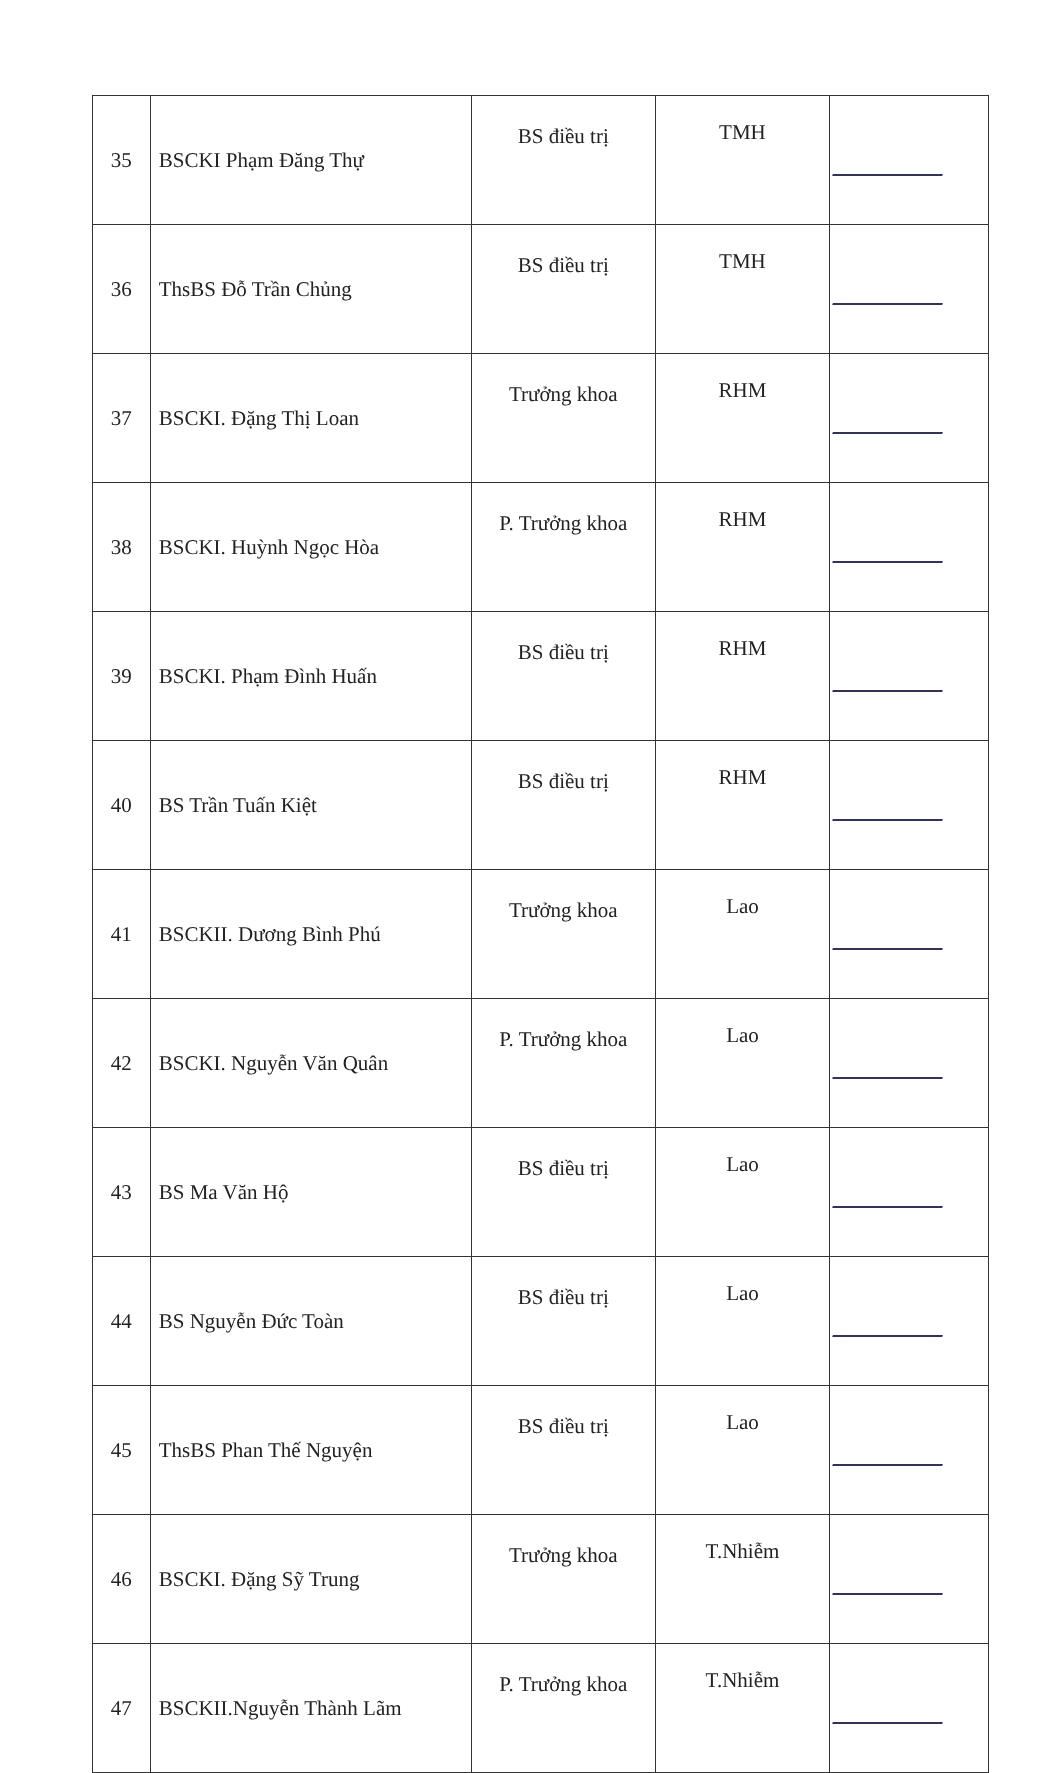| 35 | BSCKI Phạm Đăng Thự | BS điều trị | TMH | |
| 36 | ThsBS Đỗ Trần Chủng | BS điều trị | TMH | |
| 37 | BSCKI. Đặng Thị Loan | Trưởng khoa | RHM | |
| 38 | BSCKI. Huỳnh Ngọc Hòa | P. Trưởng khoa | RHM | |
| 39 | BSCKI. Phạm Đình Huấn | BS điều trị | RHM | |
| 40 | BS Trần Tuấn Kiệt | BS điều trị | RHM | |
| 41 | BSCKII. Dương Bình Phú | Trưởng khoa | Lao | |
| 42 | BSCKI. Nguyễn Văn Quân | P. Trưởng khoa | Lao | |
| 43 | BS Ma Văn Hộ | BS điều trị | Lao | |
| 44 | BS Nguyễn Đức Toàn | BS điều trị | Lao | |
| 45 | ThsBS Phan Thế Nguyện | BS điều trị | Lao | |
| 46 | BSCKI. Đặng Sỹ Trung | Trưởng khoa | T.Nhiễm | |
| 47 | BSCKII.Nguyễn Thành Lãm | P. Trưởng khoa | T.Nhiễm | |